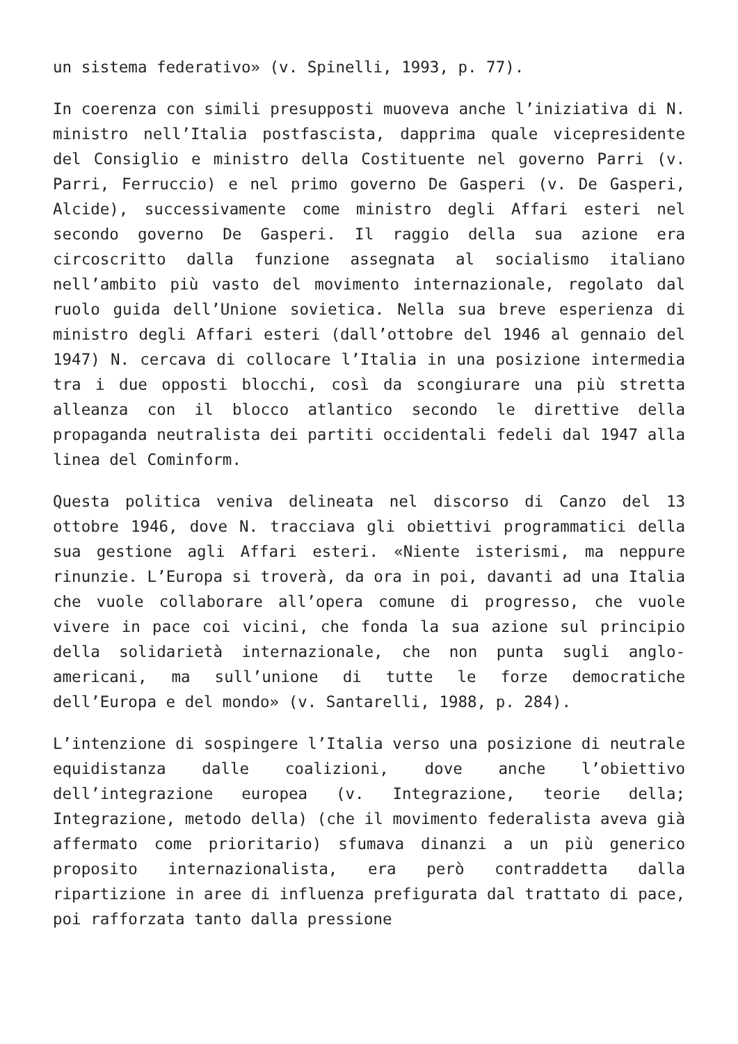un sistema federativo» (v. Spinelli, 1993, p. 77).
In coerenza con simili presupposti muoveva anche l’iniziativa di N. ministro nell’Italia postfascista, dapprima quale vicepresidente del Consiglio e ministro della Costituente nel governo Parri (v. Parri, Ferruccio) e nel primo governo De Gasperi (v. De Gasperi, Alcide), successivamente come ministro degli Affari esteri nel secondo governo De Gasperi. Il raggio della sua azione era circoscritto dalla funzione assegnata al socialismo italiano nell’ambito più vasto del movimento internazionale, regolato dal ruolo guida dell’Unione sovietica. Nella sua breve esperienza di ministro degli Affari esteri (dall’ottobre del 1946 al gennaio del 1947) N. cercava di collocare l’Italia in una posizione intermedia tra i due opposti blocchi, così da scongiurare una più stretta alleanza con il blocco atlantico secondo le direttive della propaganda neutralista dei partiti occidentali fedeli dal 1947 alla linea del Cominform.
Questa politica veniva delineata nel discorso di Canzo del 13 ottobre 1946, dove N. tracciava gli obiettivi programmatici della sua gestione agli Affari esteri. «Niente isterismi, ma neppure rinunzie. L’Europa si troverà, da ora in poi, davanti ad una Italia che vuole collaborare all’opera comune di progresso, che vuole vivere in pace coi vicini, che fonda la sua azione sul principio della solidarietà internazionale, che non punta sugli anglo-americani, ma sull’unione di tutte le forze democratiche dell’Europa e del mondo» (v. Santarelli, 1988, p. 284).
L’intenzione di sospingere l’Italia verso una posizione di neutrale equidistanza dalle coalizioni, dove anche l’obiettivo dell’integrazione europea (v. Integrazione, teorie della; Integrazione, metodo della) (che il movimento federalista aveva già affermato come prioritario) sfumava dinanzi a un più generico proposito internazionalista, era però contraddetta dalla ripartizione in aree di influenza prefigurata dal trattato di pace, poi rafforzata tanto dalla pressione